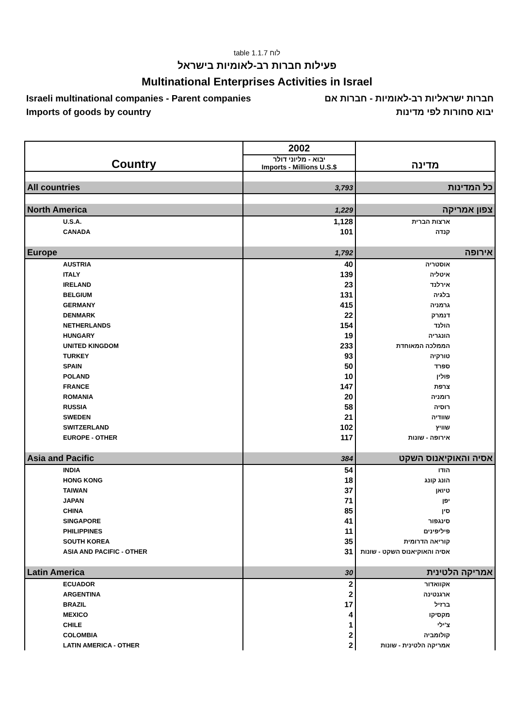table 1.1.7 לוח
פעילות חברות רב-לאומיות בישראל
Multinational Enterprises Activities in Israel
Israeli multinational companies - Parent companies חברות ישראליות רב-לאומיות - חברות אם
Imports of goods by country יבוא סחורות לפי מדינות
| Country | 2002 | מדינה |
| | יבוא - מליוני דולר Imports - Millions U.S.$ | |
| All countries | 3,793 | כל המדינות |
| North America | 1,229 | צפון אמריקה |
| U.S.A. | 1,128 | ארצות הברית |
| CANADA | 101 | קנדה |
| Europe | 1,792 | אירופה |
| AUSTRIA | 40 | אוסטריה |
| ITALY | 139 | איטליה |
| IRELAND | 23 | אירלנד |
| BELGIUM | 131 | בלגיה |
| GERMANY | 415 | גרמניה |
| DENMARK | 22 | דנמרק |
| NETHERLANDS | 154 | הולנד |
| HUNGARY | 19 | הונגריה |
| UNITED KINGDOM | 233 | הממלכה המאוחדת |
| TURKEY | 93 | טורקיה |
| SPAIN | 50 | ספרד |
| POLAND | 10 | פולין |
| FRANCE | 147 | צרפת |
| ROMANIA | 20 | רומניה |
| RUSSIA | 58 | רוסיה |
| SWEDEN | 21 | שוודיה |
| SWITZERLAND | 102 | שוויץ |
| EUROPE - OTHER | 117 | אירופה - שונות |
| Asia and Pacific | 384 | אסיה והאוקיאנוס השקט |
| INDIA | 54 | הודו |
| HONG KONG | 18 | הונג קונג |
| TAIWAN | 37 | טיואן |
| JAPAN | 71 | יפן |
| CHINA | 85 | סין |
| SINGAPORE | 41 | סינגפור |
| PHILIPPINES | 11 | פיליפינים |
| SOUTH KOREA | 35 | קוריאה הדרומית |
| ASIA AND PACIFIC - OTHER | 31 | אסיה והאוקיאנוס השקט - שונות |
| Latin America | 30 | אמריקה הלטינית |
| ECUADOR | 2 | אקוואדור |
| ARGENTINA | 2 | ארגנטינה |
| BRAZIL | 17 | ברזיל |
| MEXICO | 4 | מקסיקו |
| CHILE | 1 | צ'ילי |
| COLOMBIA | 2 | קולומביה |
| LATIN AMERICA - OTHER | 2 | אמריקה הלטינית - שונות |